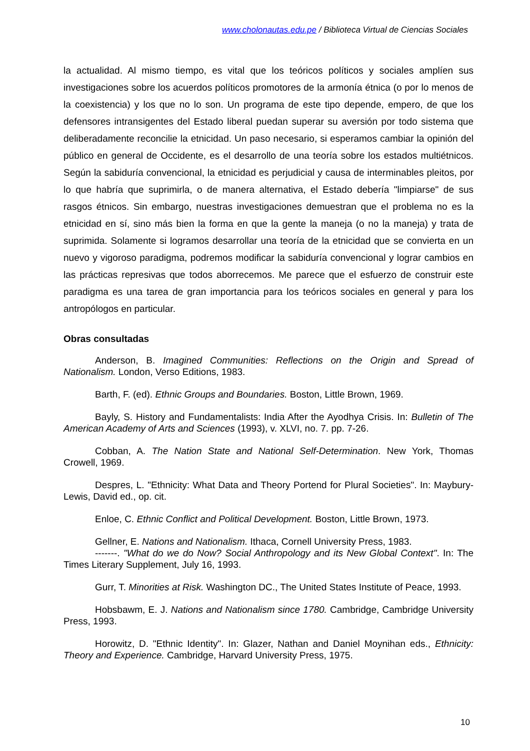www.cholonautas.edu.pe / Biblioteca Virtual de Ciencias Sociales
la actualidad. Al mismo tiempo, es vital que los teóricos políticos y sociales amplíen sus investigaciones sobre los acuerdos políticos promotores de la armonía étnica (o por lo menos de la coexistencia) y los que no lo son. Un programa de este tipo depende, empero, de que los defensores intransigentes del Estado liberal puedan superar su aversión por todo sistema que deliberadamente reconcilie la etnicidad. Un paso necesario, si esperamos cambiar la opinión del público en general de Occidente, es el desarrollo de una teoría sobre los estados multiétnicos. Según la sabiduría convencional, la etnicidad es perjudicial y causa de interminables pleitos, por lo que habría que suprimirla, o de manera alternativa, el Estado debería "limpiarse" de sus rasgos étnicos. Sin embargo, nuestras investigaciones demuestran que el problema no es la etnicidad en sí, sino más bien la forma en que la gente la maneja (o no la maneja) y trata de suprimida. Solamente si logramos desarrollar una teoría de la etnicidad que se convierta en un nuevo y vigoroso paradigma, podremos modificar la sabiduría convencional y lograr cambios en las prácticas represivas que todos aborrecemos. Me parece que el esfuerzo de construir este paradigma es una tarea de gran importancia para los teóricos sociales en general y para los antropólogos en particular.
Obras consultadas
Anderson, B. Imagined Communities: Reflections on the Origin and Spread of Nationalism. London, Verso Editions, 1983.
Barth, F. (ed). Ethnic Groups and Boundaries. Boston, Little Brown, 1969.
Bayly, S. History and Fundamentalists: India After the Ayodhya Crisis. In: Bulletin of The American Academy of Arts and Sciences (1993), v. XLVI, no. 7. pp. 7-26.
Cobban, A. The Nation State and National Self-Determination. New York, Thomas Crowell, 1969.
Despres, L. "Ethnicity: What Data and Theory Portend for Plural Societies". In: Maybury-Lewis, David ed., op. cit.
Enloe, C. Ethnic Conflict and Political Development. Boston, Little Brown, 1973.
Gellner, E. Nations and Nationalism. Ithaca, Cornell University Press, 1983.
-------. "What do we do Now? Social Anthropology and its New Global Context". In: The Times Literary Supplement, July 16, 1993.
Gurr, T. Minorities at Risk. Washington DC., The United States Institute of Peace, 1993.
Hobsbawm, E. J. Nations and Nationalism since 1780. Cambridge, Cambridge University Press, 1993.
Horowitz, D. "Ethnic Identity". In: Glazer, Nathan and Daniel Moynihan eds., Ethnicity: Theory and Experience. Cambridge, Harvard University Press, 1975.
10